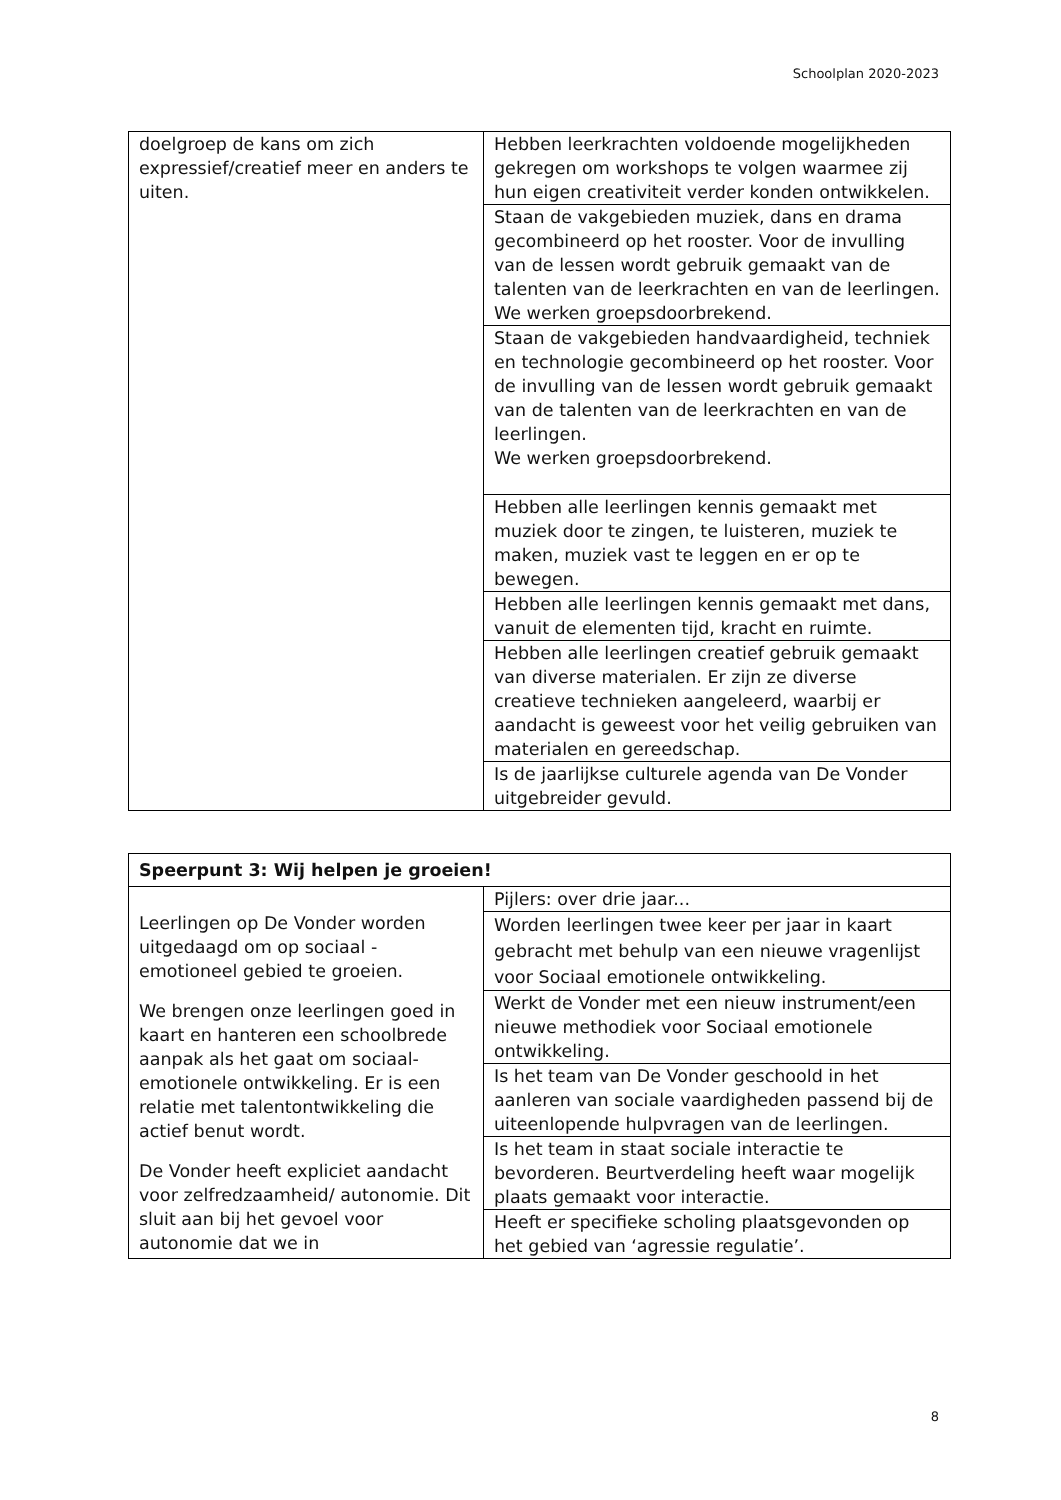Schoolplan 2020-2023
| doelgroep de kans om zich expressief/creatief meer en anders te uiten. | Hebben leerkrachten voldoende mogelijkheden gekregen om workshops te volgen waarmee zij hun eigen creativiteit verder konden ontwikkelen. |
| | Staan de vakgebieden muziek, dans en drama gecombineerd op het rooster. Voor de invulling van de lessen wordt gebruik gemaakt van de talenten van de leerkrachten en van de leerlingen. We werken groepsdoorbrekend. |
| | Staan de vakgebieden handvaardigheid, techniek en technologie gecombineerd op het rooster. Voor de invulling van de lessen wordt gebruik gemaakt van de talenten van de leerkrachten en van de leerlingen. We werken groepsdoorbrekend. |
| | Hebben alle leerlingen kennis gemaakt met muziek door te zingen, te luisteren, muziek te maken, muziek vast te leggen en er op te bewegen. |
| | Hebben alle leerlingen kennis gemaakt met dans, vanuit de elementen tijd, kracht en ruimte. |
| | Hebben alle leerlingen creatief gebruik gemaakt van diverse materialen. Er zijn ze diverse creatieve technieken aangeleerd, waarbij er aandacht is geweest voor het veilig gebruiken van materialen en gereedschap. |
| | Is de jaarlijkse culturele agenda van De Vonder uitgebreider gevuld. |
| Speerpunt 3: Wij helpen je groeien! | |
| Leerlingen op De Vonder worden uitgedaagd om op sociaal - emotioneel gebied te groeien. We brengen onze leerlingen goed in kaart en hanteren een schoolbrede aanpak als het gaat om sociaal- emotionele ontwikkeling. Er is een relatie met talentontwikkeling die actief benut wordt. De Vonder heeft expliciet aandacht voor zelfredzaamheid/ autonomie. Dit sluit aan bij het gevoel voor autonomie dat we in | Pijlers: over drie jaar... |
| | Worden leerlingen twee keer per jaar in kaart gebracht met behulp van een nieuwe vragenlijst voor Sociaal emotionele ontwikkeling. |
| | Werkt de Vonder met een nieuw instrument/een nieuwe methodiek voor Sociaal emotionele ontwikkeling. |
| | Is het team van De Vonder geschoold in het aanleren van sociale vaardigheden passend bij de uiteenlopende hulpvragen van de leerlingen. |
| | Is het team in staat sociale interactie te bevorderen. Beurtverdeling heeft waar mogelijk plaats gemaakt voor interactie. |
| | Heeft er specifieke scholing plaatsgevonden op het gebied van ‘agressie regulatie’. |
8